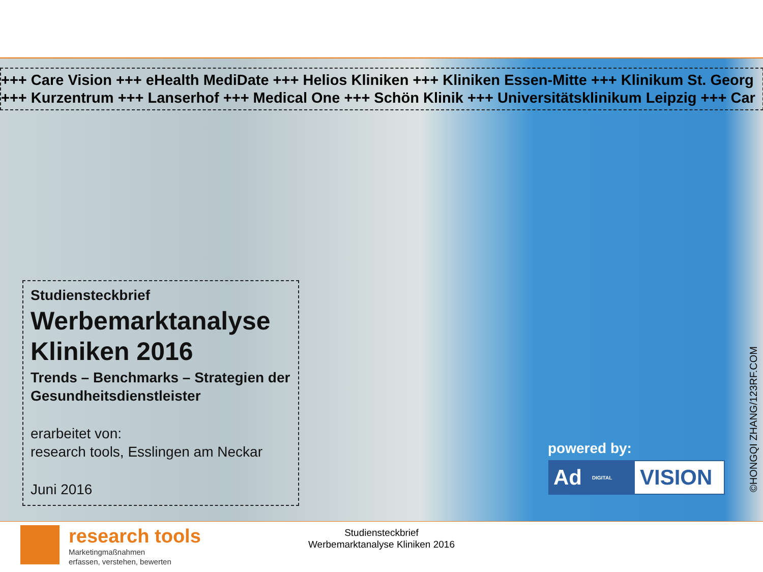+++ Care Vision +++ eHealth MediDate +++ Helios Kliniken +++ Kliniken Essen-Mitte +++ Klinikum St. Georg
+++ Kurzentrum +++ Lanserhof +++ Medical One +++ Schön Klinik +++ Universitätsklinikum Leipzig +++ Car
Studiensteckbrief
Werbemarktanalyse Kliniken 2016
Trends – Benchmarks – Strategien der Gesundheitsdienstleister
erarbeitet von:
research tools, Esslingen am Neckar
Juni 2016
powered by:
Ad DIGITAL
VISION
©HONGQI ZHANG/123RF.COM
research tools
Marketingmaßnahmen
erfassen, verstehen, bewerten
Studiensteckbrief
Werbemarktanalyse Kliniken 2016